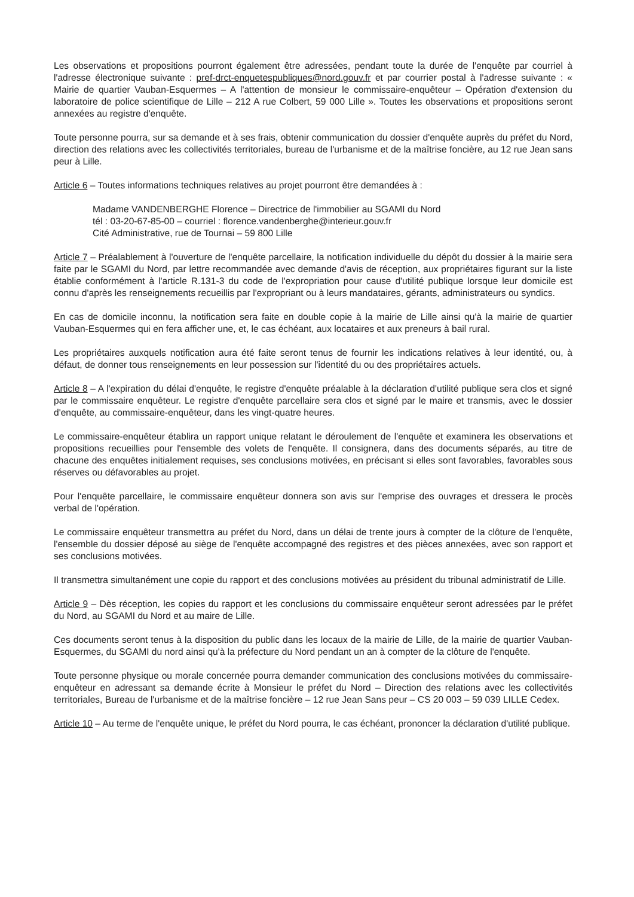Les observations et propositions pourront également être adressées, pendant toute la durée de l'enquête par courriel à l'adresse électronique suivante : pref-drct-enquetespubliques@nord.gouv.fr et par courrier postal à l'adresse suivante : « Mairie de quartier Vauban-Esquermes – A l'attention de monsieur le commissaire-enquêteur – Opération d'extension du laboratoire de police scientifique de Lille – 212 A rue Colbert, 59 000 Lille ». Toutes les observations et propositions seront annexées au registre d'enquête.
Toute personne pourra, sur sa demande et à ses frais, obtenir communication du dossier d'enquête auprès du préfet du Nord, direction des relations avec les collectivités territoriales, bureau de l'urbanisme et de la maîtrise foncière, au 12 rue Jean sans peur à Lille.
Article 6 – Toutes informations techniques relatives au projet pourront être demandées à :
Madame VANDENBERGHE Florence – Directrice de l'immobilier au SGAMI du Nord
tél : 03-20-67-85-00 – courriel : florence.vandenberghe@interieur.gouv.fr
Cité Administrative, rue de Tournai – 59 800 Lille
Article 7 – Préalablement à l'ouverture de l'enquête parcellaire, la notification individuelle du dépôt du dossier à la mairie sera faite par le SGAMI du Nord, par lettre recommandée avec demande d'avis de réception, aux propriétaires figurant sur la liste établie conformément à l'article R.131-3 du code de l'expropriation pour cause d'utilité publique lorsque leur domicile est connu d'après les renseignements recueillis par l'expropriant ou à leurs mandataires, gérants, administrateurs ou syndics.
En cas de domicile inconnu, la notification sera faite en double copie à la mairie de Lille ainsi qu'à la mairie de quartier Vauban-Esquermes qui en fera afficher une, et, le cas échéant, aux locataires et aux preneurs à bail rural.
Les propriétaires auxquels notification aura été faite seront tenus de fournir les indications relatives à leur identité, ou, à défaut, de donner tous renseignements en leur possession sur l'identité du ou des propriétaires actuels.
Article 8 – A l'expiration du délai d'enquête, le registre d'enquête préalable à la déclaration d'utilité publique sera clos et signé par le commissaire enquêteur. Le registre d'enquête parcellaire sera clos et signé par le maire et transmis, avec le dossier d'enquête, au commissaire-enquêteur, dans les vingt-quatre heures.
Le commissaire-enquêteur établira un rapport unique relatant le déroulement de l'enquête et examinera les observations et propositions recueillies pour l'ensemble des volets de l'enquête. Il consignera, dans des documents séparés, au titre de chacune des enquêtes initialement requises, ses conclusions motivées, en précisant si elles sont favorables, favorables sous réserves ou défavorables au projet.
Pour l'enquête parcellaire, le commissaire enquêteur donnera son avis sur l'emprise des ouvrages et dressera le procès verbal de l'opération.
Le commissaire enquêteur transmettra au préfet du Nord, dans un délai de trente jours à compter de la clôture de l'enquête, l'ensemble du dossier déposé au siège de l'enquête accompagné des registres et des pièces annexées, avec son rapport et ses conclusions motivées.
Il transmettra simultanément une copie du rapport et des conclusions motivées au président du tribunal administratif de Lille.
Article 9 – Dès réception, les copies du rapport et les conclusions du commissaire enquêteur seront adressées par le préfet du Nord, au SGAMI du Nord et au maire de Lille.
Ces documents seront tenus à la disposition du public dans les locaux de la mairie de Lille, de la mairie de quartier Vauban-Esquermes, du SGAMI du nord ainsi qu'à la préfecture du Nord pendant un an à compter de la clôture de l'enquête.
Toute personne physique ou morale concernée pourra demander communication des conclusions motivées du commissaire-enquêteur en adressant sa demande écrite à Monsieur le préfet du Nord – Direction des relations avec les collectivités territoriales, Bureau de l'urbanisme et de la maîtrise foncière – 12 rue Jean Sans peur – CS 20 003 – 59 039 LILLE Cedex.
Article 10 – Au terme de l'enquête unique, le préfet du Nord pourra, le cas échéant, prononcer la déclaration d'utilité publique.